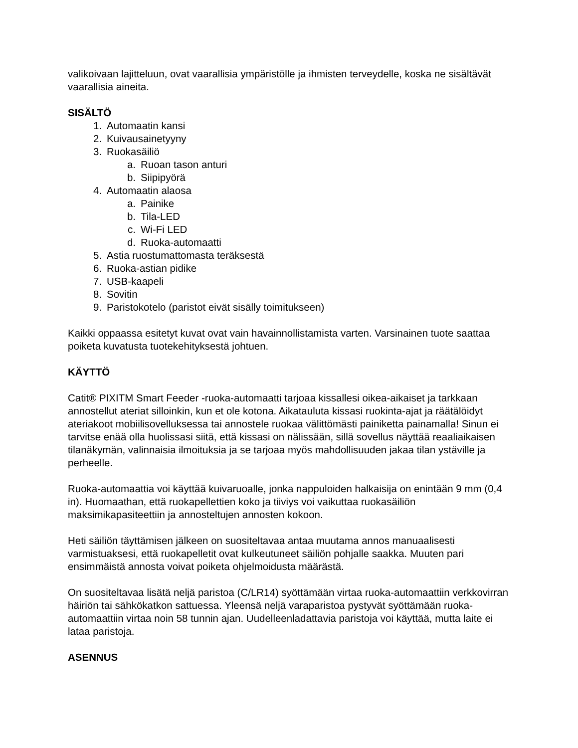valikoivaan lajitteluun, ovat vaarallisia ympäristölle ja ihmisten terveydelle, koska ne sisältävät vaarallisia aineita.
SISÄLTÖ
1. Automaatin kansi
2. Kuivausainetyyny
3. Ruokasäiliö
a. Ruoan tason anturi
b. Siipipyörä
4. Automaatin alaosa
a. Painike
b. Tila-LED
c. Wi-Fi LED
d. Ruoka-automaatti
5. Astia ruostumattomasta teräksestä
6. Ruoka-astian pidike
7. USB-kaapeli
8. Sovitin
9. Paristokotelo (paristot eivät sisälly toimitukseen)
Kaikki oppaassa esitetyt kuvat ovat vain havainnollistamista varten. Varsinainen tuote saattaa poiketa kuvatusta tuotekehityksestä johtuen.
KÄYTTÖ
Catit® PIXITM Smart Feeder -ruoka-automaatti tarjoaa kissallesi oikea-aikaiset ja tarkkaan annostellut ateriat silloinkin, kun et ole kotona. Aikatauluta kissasi ruokinta-ajat ja räätälöidyt ateriakoot mobiilisovelluksessa tai annostele ruokaa välittömästi painiketta painamalla! Sinun ei tarvitse enää olla huolissasi siitä, että kissasi on nälissään, sillä sovellus näyttää reaaliaikaisen tilanäkymän, valinnaisia ilmoituksia ja se tarjoaa myös mahdollisuuden jakaa tilan ystäville ja perheelle.
Ruoka-automaattia voi käyttää kuivaruoalle, jonka nappuloiden halkaisija on enintään 9 mm (0,4 in). Huomaathan, että ruokapellettien koko ja tiiviys voi vaikuttaa ruokasäiliön maksimikapasiteettiin ja annosteltujen annosten kokoon.
Heti säiliön täyttämisen jälkeen on suositeltavaa antaa muutama annos manuaalisesti varmistuaksesi, että ruokapelletit ovat kulkeutuneet säiliön pohjalle saakka. Muuten pari ensimmäistä annosta voivat poiketa ohjelmoidusta määrästä.
On suositeltavaa lisätä neljä paristoa (C/LR14) syöttämään virtaa ruoka-automaattiin verkkovirran häiriön tai sähkökatkon sattuessa. Yleensä neljä varaparistoa pystyvät syöttämään ruoka-automaattiin virtaa noin 58 tunnin ajan. Uudelleenladattavia paristoja voi käyttää, mutta laite ei lataa paristoja.
ASENNUS